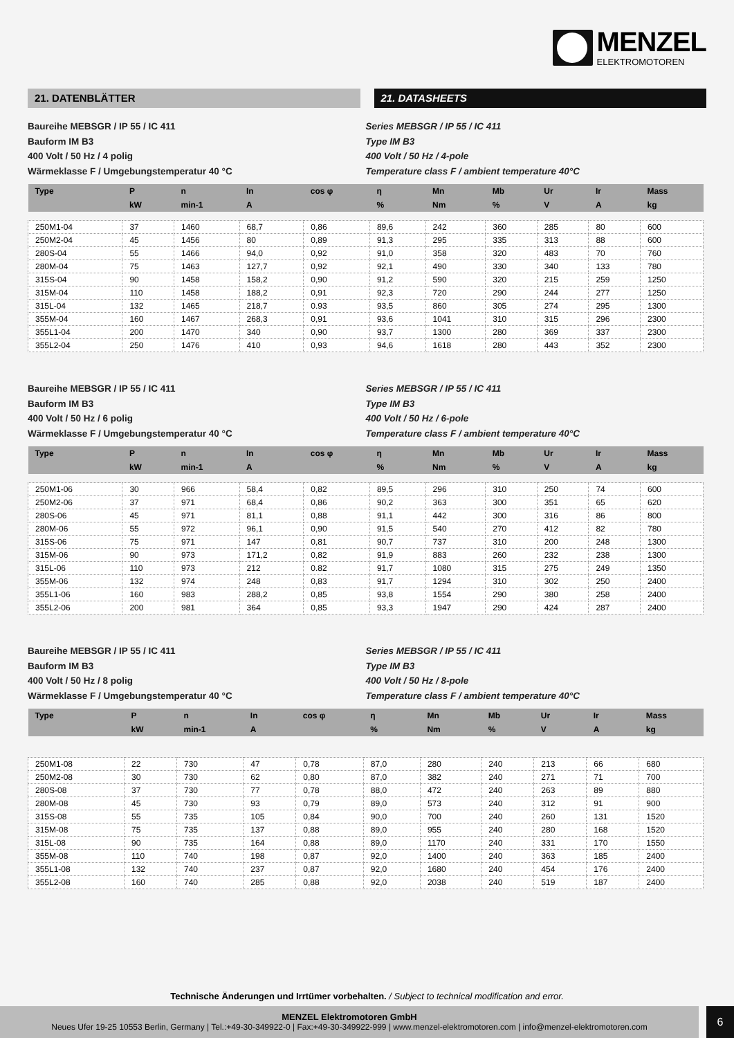MENZEL
ELEKTROMOTOREN
21. DATENBLÄTTER 21. DATASHEETS
Baureihe MEBSGR / IP 55 / IC 411
Bauform IM B3
400 Volt / 50 Hz / 4 polig
Wärmeklasse F / Umgebungstemperatur 40 °C
Series MEBSGR / IP 55 / IC 411
Type IM B3
400 Volt / 50 Hz / 4-pole
Temperature class F / ambient temperature 40°C
| Type | P | n | In | cos φ | η | Mn | Mb | Ur | Ir | Mass |
| --- | --- | --- | --- | --- | --- | --- | --- | --- | --- | --- |
| | kW | min-1 | A | | % | Nm | % | V | A | kg |
| 250M1-04 | 37 | 1460 | 68,7 | 0,86 | 89,6 | 242 | 360 | 285 | 80 | 600 |
| 250M2-04 | 45 | 1456 | 80 | 0,89 | 91,3 | 295 | 335 | 313 | 88 | 600 |
| 280S-04 | 55 | 1466 | 94,0 | 0,92 | 91,0 | 358 | 320 | 483 | 70 | 760 |
| 280M-04 | 75 | 1463 | 127,7 | 0,92 | 92,1 | 490 | 330 | 340 | 133 | 780 |
| 315S-04 | 90 | 1458 | 158,2 | 0,90 | 91,2 | 590 | 320 | 215 | 259 | 1250 |
| 315M-04 | 110 | 1458 | 188,2 | 0,91 | 92,3 | 720 | 290 | 244 | 277 | 1250 |
| 315L-04 | 132 | 1465 | 218,7 | 0.93 | 93,5 | 860 | 305 | 274 | 295 | 1300 |
| 355M-04 | 160 | 1467 | 268,3 | 0,91 | 93,6 | 1041 | 310 | 315 | 296 | 2300 |
| 355L1-04 | 200 | 1470 | 340 | 0,90 | 93,7 | 1300 | 280 | 369 | 337 | 2300 |
| 355L2-04 | 250 | 1476 | 410 | 0,93 | 94,6 | 1618 | 280 | 443 | 352 | 2300 |
Baureihe MEBSGR / IP 55 / IC 411
Bauform IM B3
400 Volt / 50 Hz / 6 polig
Wärmeklasse F / Umgebungstemperatur 40 °C
Series MEBSGR / IP 55 / IC 411
Type IM B3
400 Volt / 50 Hz / 6-pole
Temperature class F / ambient temperature 40°C
| Type | P | n | In | cos φ | η | Mn | Mb | Ur | Ir | Mass |
| --- | --- | --- | --- | --- | --- | --- | --- | --- | --- | --- |
| | kW | min-1 | A | | % | Nm | % | V | A | kg |
| 250M1-06 | 30 | 966 | 58,4 | 0,82 | 89,5 | 296 | 310 | 250 | 74 | 600 |
| 250M2-06 | 37 | 971 | 68,4 | 0,86 | 90,2 | 363 | 300 | 351 | 65 | 620 |
| 280S-06 | 45 | 971 | 81,1 | 0,88 | 91,1 | 442 | 300 | 316 | 86 | 800 |
| 280M-06 | 55 | 972 | 96,1 | 0,90 | 91,5 | 540 | 270 | 412 | 82 | 780 |
| 315S-06 | 75 | 971 | 147 | 0,81 | 90,7 | 737 | 310 | 200 | 248 | 1300 |
| 315M-06 | 90 | 973 | 171,2 | 0,82 | 91,9 | 883 | 260 | 232 | 238 | 1300 |
| 315L-06 | 110 | 973 | 212 | 0.82 | 91,7 | 1080 | 315 | 275 | 249 | 1350 |
| 355M-06 | 132 | 974 | 248 | 0,83 | 91,7 | 1294 | 310 | 302 | 250 | 2400 |
| 355L1-06 | 160 | 983 | 288,2 | 0,85 | 93,8 | 1554 | 290 | 380 | 258 | 2400 |
| 355L2-06 | 200 | 981 | 364 | 0,85 | 93,3 | 1947 | 290 | 424 | 287 | 2400 |
Baureihe MEBSGR / IP 55 / IC 411
Bauform IM B3
400 Volt / 50 Hz / 8 polig
Wärmeklasse F / Umgebungstemperatur 40 °C
Series MEBSGR / IP 55 / IC 411
Type IM B3
400 Volt / 50 Hz / 8-pole
Temperature class F / ambient temperature 40°C
| Type | P | n | In | cos φ | η | Mn | Mb | Ur | Ir | Mass |
| --- | --- | --- | --- | --- | --- | --- | --- | --- | --- | --- |
| | kW | min-1 | A | | % | Nm | % | V | A | kg |
| 250M1-08 | 22 | 730 | 47 | 0,78 | 87,0 | 280 | 240 | 213 | 66 | 680 |
| 250M2-08 | 30 | 730 | 62 | 0,80 | 87,0 | 382 | 240 | 271 | 71 | 700 |
| 280S-08 | 37 | 730 | 77 | 0,78 | 88,0 | 472 | 240 | 263 | 89 | 880 |
| 280M-08 | 45 | 730 | 93 | 0,79 | 89,0 | 573 | 240 | 312 | 91 | 900 |
| 315S-08 | 55 | 735 | 105 | 0,84 | 90,0 | 700 | 240 | 260 | 131 | 1520 |
| 315M-08 | 75 | 735 | 137 | 0,88 | 89,0 | 955 | 240 | 280 | 168 | 1520 |
| 315L-08 | 90 | 735 | 164 | 0,88 | 89,0 | 1170 | 240 | 331 | 170 | 1550 |
| 355M-08 | 110 | 740 | 198 | 0,87 | 92,0 | 1400 | 240 | 363 | 185 | 2400 |
| 355L1-08 | 132 | 740 | 237 | 0,87 | 92,0 | 1680 | 240 | 454 | 176 | 2400 |
| 355L2-08 | 160 | 740 | 285 | 0,88 | 92,0 | 2038 | 240 | 519 | 187 | 2400 |
Technische Änderungen und Irrtümer vorbehalten. / Subject to technical modification and error.
MENZEL Elektromotoren GmbH
Neues Ufer 19-25 10553 Berlin, Germany | Tel.:+49-30-349922-0 | Fax:+49-30-349922-999 | www.menzel-elektromotoren.com | info@menzel-elektromotoren.com
6